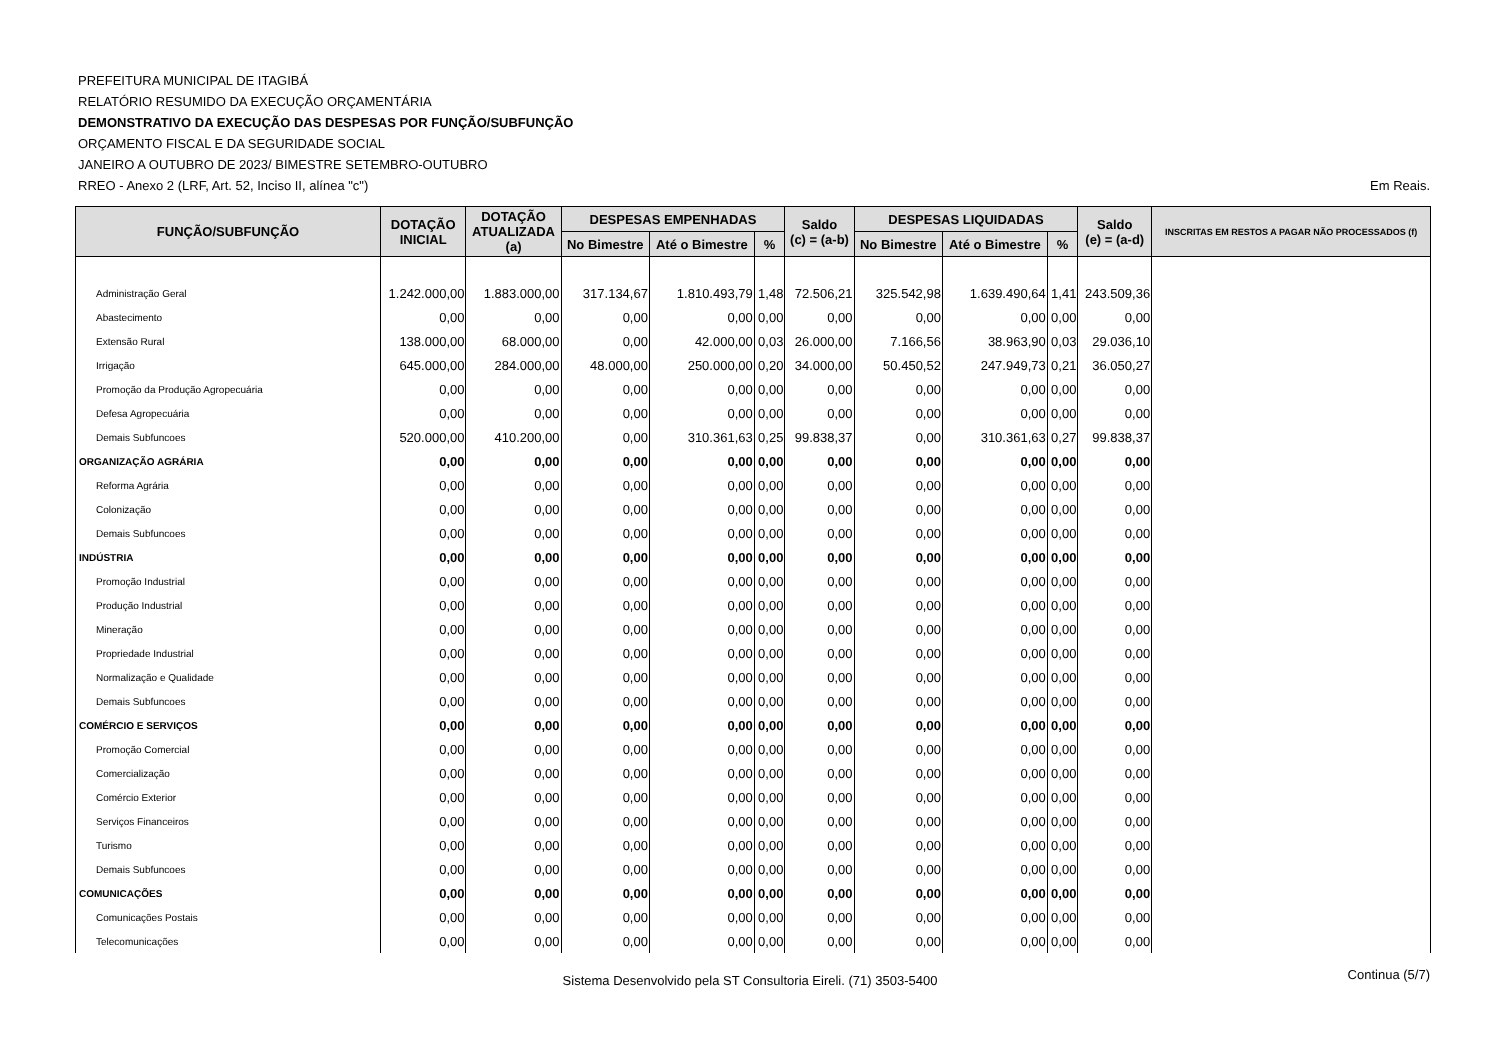PREFEITURA MUNICIPAL DE ITAGIBÁ
RELATÓRIO RESUMIDO DA EXECUÇÃO ORÇAMENTÁRIA
DEMONSTRATIVO DA EXECUÇÃO DAS DESPESAS POR FUNÇÃO/SUBFUNÇÃO
ORÇAMENTO FISCAL E DA SEGURIDADE SOCIAL
JANEIRO A OUTUBRO DE 2023/ BIMESTRE SETEMBRO-OUTUBRO
RREO - Anexo 2 (LRF, Art. 52, Inciso II, alínea "c")
Em Reais.
| FUNÇÃO/SUBFUNÇÃO | DOTAÇÃO INICIAL | DOTAÇÃO ATUALIZADA (a) | DESPESAS EMPENHADAS | | | Saldo (c) = (a-b) | DESPESAS LIQUIDADAS | | | Saldo (e) = (a-d) | INSCRITAS EM RESTOS A PAGAR NÃO PROCESSADOS (f) |
| --- | --- | --- | --- | --- | --- | --- | --- | --- | --- | --- | --- |
| | | | No Bimestre | Até o Bimestre | % | | No Bimestre | Até o Bimestre | % | | |
| Administração Geral | 1.242.000,00 | 1.883.000,00 | 317.134,67 | 1.810.493,79 | 1,48 | 72.506,21 | 325.542,98 | 1.639.490,64 | 1,41 | 243.509,36 | |
| Abastecimento | 0,00 | 0,00 | 0,00 | 0,00 | 0,00 | 0,00 | 0,00 | 0,00 | 0,00 | 0,00 | |
| Extensão Rural | 138.000,00 | 68.000,00 | 0,00 | 42.000,00 | 0,03 | 26.000,00 | 7.166,56 | 38.963,90 | 0,03 | 29.036,10 | |
| Irrigação | 645.000,00 | 284.000,00 | 48.000,00 | 250.000,00 | 0,20 | 34.000,00 | 50.450,52 | 247.949,73 | 0,21 | 36.050,27 | |
| Promoção da Produção Agropecuária | 0,00 | 0,00 | 0,00 | 0,00 | 0,00 | 0,00 | 0,00 | 0,00 | 0,00 | 0,00 | |
| Defesa Agropecuária | 0,00 | 0,00 | 0,00 | 0,00 | 0,00 | 0,00 | 0,00 | 0,00 | 0,00 | 0,00 | |
| Demais Subfuncoes | 520.000,00 | 410.200,00 | 0,00 | 310.361,63 | 0,25 | 99.838,37 | 0,00 | 310.361,63 | 0,27 | 99.838,37 | |
| ORGANIZAÇÃO AGRÁRIA | 0,00 | 0,00 | 0,00 | 0,00 | 0,00 | 0,00 | 0,00 | 0,00 | 0,00 | 0,00 | |
| Reforma Agrária | 0,00 | 0,00 | 0,00 | 0,00 | 0,00 | 0,00 | 0,00 | 0,00 | 0,00 | 0,00 | |
| Colonização | 0,00 | 0,00 | 0,00 | 0,00 | 0,00 | 0,00 | 0,00 | 0,00 | 0,00 | 0,00 | |
| Demais Subfuncoes | 0,00 | 0,00 | 0,00 | 0,00 | 0,00 | 0,00 | 0,00 | 0,00 | 0,00 | 0,00 | |
| INDÚSTRIA | 0,00 | 0,00 | 0,00 | 0,00 | 0,00 | 0,00 | 0,00 | 0,00 | 0,00 | 0,00 | |
| Promoção Industrial | 0,00 | 0,00 | 0,00 | 0,00 | 0,00 | 0,00 | 0,00 | 0,00 | 0,00 | 0,00 | |
| Produção Industrial | 0,00 | 0,00 | 0,00 | 0,00 | 0,00 | 0,00 | 0,00 | 0,00 | 0,00 | 0,00 | |
| Mineração | 0,00 | 0,00 | 0,00 | 0,00 | 0,00 | 0,00 | 0,00 | 0,00 | 0,00 | 0,00 | |
| Propriedade Industrial | 0,00 | 0,00 | 0,00 | 0,00 | 0,00 | 0,00 | 0,00 | 0,00 | 0,00 | 0,00 | |
| Normalização e Qualidade | 0,00 | 0,00 | 0,00 | 0,00 | 0,00 | 0,00 | 0,00 | 0,00 | 0,00 | 0,00 | |
| Demais Subfuncoes | 0,00 | 0,00 | 0,00 | 0,00 | 0,00 | 0,00 | 0,00 | 0,00 | 0,00 | 0,00 | |
| COMÉRCIO E SERVIÇOS | 0,00 | 0,00 | 0,00 | 0,00 | 0,00 | 0,00 | 0,00 | 0,00 | 0,00 | 0,00 | |
| Promoção Comercial | 0,00 | 0,00 | 0,00 | 0,00 | 0,00 | 0,00 | 0,00 | 0,00 | 0,00 | 0,00 | |
| Comercialização | 0,00 | 0,00 | 0,00 | 0,00 | 0,00 | 0,00 | 0,00 | 0,00 | 0,00 | 0,00 | |
| Comércio Exterior | 0,00 | 0,00 | 0,00 | 0,00 | 0,00 | 0,00 | 0,00 | 0,00 | 0,00 | 0,00 | |
| Serviços Financeiros | 0,00 | 0,00 | 0,00 | 0,00 | 0,00 | 0,00 | 0,00 | 0,00 | 0,00 | 0,00 | |
| Turismo | 0,00 | 0,00 | 0,00 | 0,00 | 0,00 | 0,00 | 0,00 | 0,00 | 0,00 | 0,00 | |
| Demais Subfuncoes | 0,00 | 0,00 | 0,00 | 0,00 | 0,00 | 0,00 | 0,00 | 0,00 | 0,00 | 0,00 | |
| COMUNICAÇÕES | 0,00 | 0,00 | 0,00 | 0,00 | 0,00 | 0,00 | 0,00 | 0,00 | 0,00 | 0,00 | |
| Comunicações Postais | 0,00 | 0,00 | 0,00 | 0,00 | 0,00 | 0,00 | 0,00 | 0,00 | 0,00 | 0,00 | |
| Telecomunicações | 0,00 | 0,00 | 0,00 | 0,00 | 0,00 | 0,00 | 0,00 | 0,00 | 0,00 | 0,00 | |
Sistema Desenvolvido pela ST Consultoria Eireli. (71) 3503-5400 Continua (5/7)